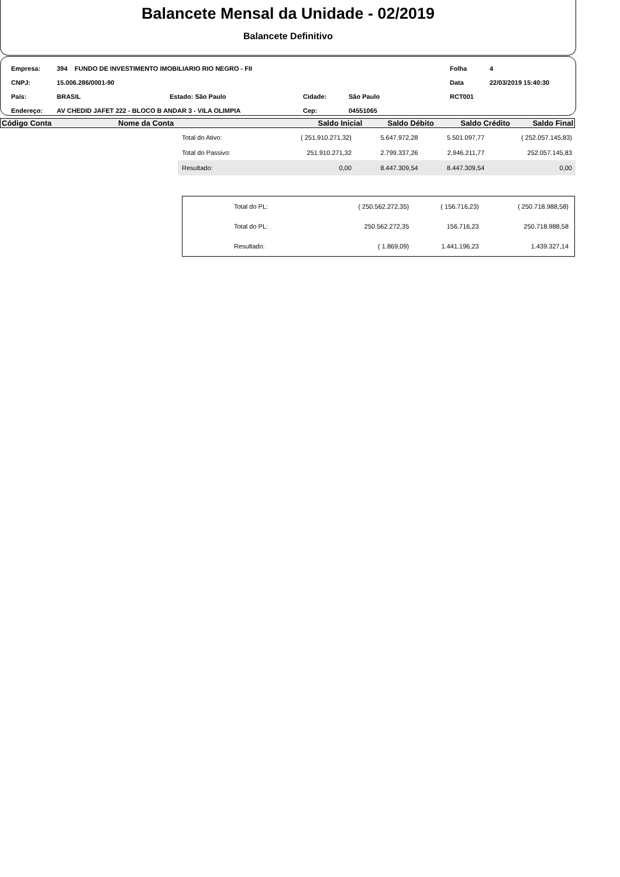Balancete Mensal da Unidade - 02/2019
Balancete Definitivo
| Empresa: | 394 FUNDO DE INVESTIMENTO IMOBILIARIO RIO NEGRO - FII | | | | Folha | 4 |
| CNPJ: | 15.006.286/0001-90 | | | | Data | 22/03/2019 15:40:30 |
| País: | BRASIL | Estado: São Paulo | Cidade: | São Paulo | RCT001 | |
| Endereço: | AV CHEDID JAFET 222 - BLOCO B ANDAR 3 - VILA OLIMPIA | | Cep: | 04551065 | | |
| Código Conta | Nome da Conta | Saldo Inicial | Saldo Débito | Saldo Crédito | Saldo Final |
| --- | --- | --- | --- | --- | --- |
| Total do Ativo: | ( 251.910.271,32) | 5.647.972,28 | 5.501.097,77 | ( 252.057.145,83) |
| Total do Passivo: | 251.910.271,32 | 2.799.337,26 | 2.946.211,77 | 252.057.145,83 |
| Resultado: | 0,00 | 8.447.309,54 | 8.447.309,54 | 0,00 |
| Total do PL: | ( 250.562.272,35) | ( 156.716,23) | ( 250.718.988,58) |
| Total do PL: | 250.562.272,35 | 156.716,23 | 250.718.988,58 |
| Resultado: | ( 1.869,09) | 1.441.196,23 | 1.439.327,14 |